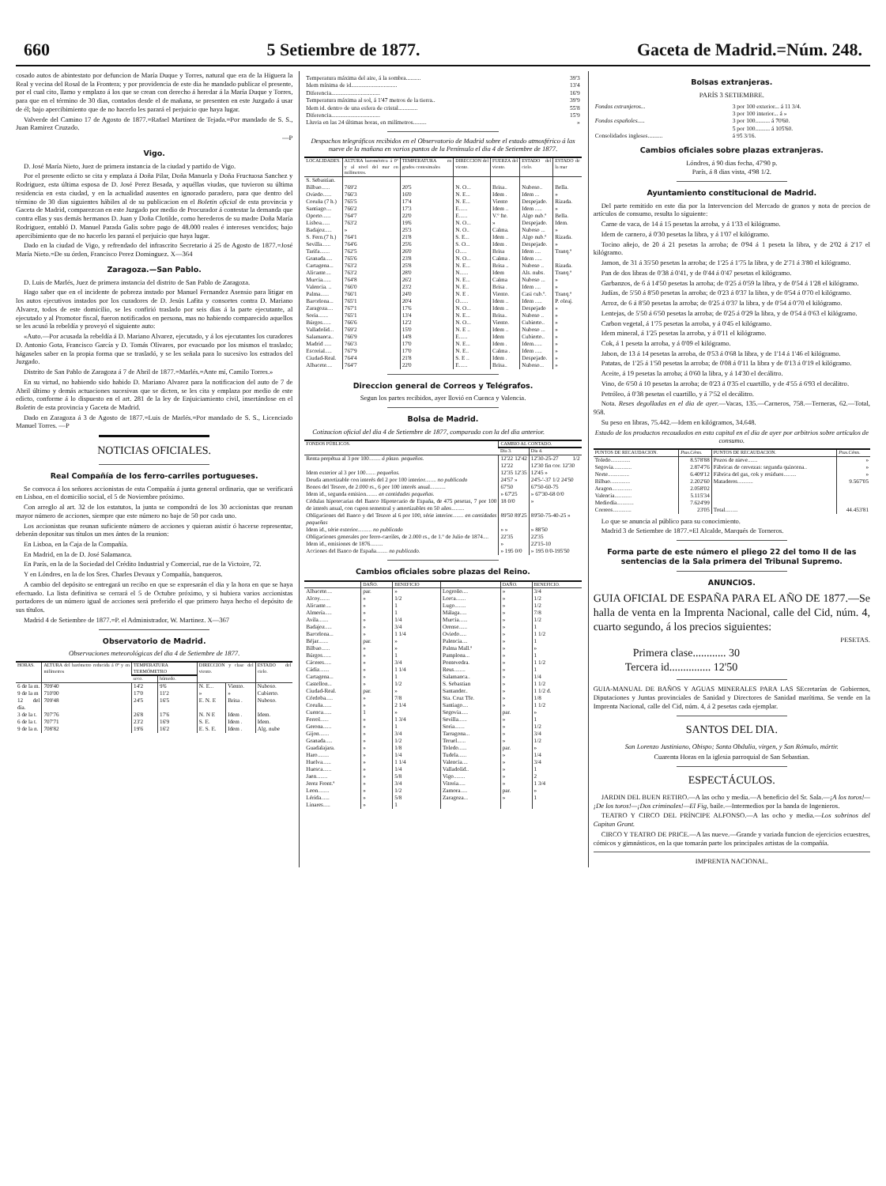660 5 Setiembre de 1877. Gaceta de Madrid.=Núm. 248.
cosado autos de abintestato por defuncion de María Duque y Torres, natural que era de la Higuera la Real y vecina del Rosal de la Frontera; y por providencia de este dia he mandado publicar el presente, por el cual cito, llamo y emplazo á los que se crean con derecho á heredar á la María Duque y Torres, para que en el término de 30 dias, contados desde el de mañana, se presenten en este Juzgado á usar de él; bajo apercibimiento que de no hacerlo les parará el perjuicio que haya lugar.
Valverde del Camino 17 de Agosto de 1877.=Rafael Martínez de Tejada.=Por mandado de S. S., Juan Ramirez Cruzado.
—P
Vigo.
D. José María Nieto, Juez de primera instancia de la ciudad y partido de Vigo.
Por el presente edicto se cita y emplaza á Doña Pilar, Doña Manuela y Doña Fructuosa Sanchez y Rodriguez, esta última esposa de D. José Perez Besada, y aquéllas viudas, que tuvieron su última residencia en esta ciudad, y en la actualidad ausentes en ignorado paradero, para que dentro del término de 30 dias siguientes hábiles al de su publicacion en el Boletin oficial de esta provincia y Gaceta de Madrid, comparezcan en este Juzgado por medio de Procurador á contestar la demanda que contra ellas y sus demás hermanos D. Juan y Doña Clotilde, como herederos de su madre Doña María Rodriguez, entabló D. Manuel Parada Galis sobre pago de 48.000 reales é intereses vencidos; bajo apercibimiento que de no hacerlo les parará el perjuicio que haya lugar.
Dado en la ciudad de Vigo, y refrendado del infrascrito Secretario á 25 de Agosto de 1877.=José María Nieto.=De su órden, Francisco Perez Dominguez. X—364
Zaragoza.—San Pablo.
D. Luis de Marlés, Juez de primera instancia del distrito de San Pablo de Zaragoza.
Hago saber que en el incidente de pobreza instado por Manuel Fernandez Asensio para litigar en los autos ejecutivos instados por los curadores de D. Jesús Lafita y consortes contra D. Mariano Alvarez, todos de este domicilio, se les confirió traslado por seis dias á la parte ejecutante, al ejecutado y al Promotor fiscal, fueron notificados en persona, mas no habiendo comparecido aquellos se les acusó la rebeldía y proveyó el siguiente auto:
«Auto.—Por acusada la rebeldía á D. Mariano Alvarez, ejecutado, y á los ejecutantes los curadores D. Antonio Gota, Francisco García y D. Tomás Olivares, por evacuado por los mismos el traslado; hágaseles saber en la propia forma que se trasladó, y se les señala para lo sucesivo los estrados del Juzgado.
Distrito de San Pablo de Zaragoza á 7 de Abril de 1877.=Marlés.=Ante mí, Camilo Torres.»
En su virtud, no habiendo sido habido D. Mariano Alvarez para la notificacion del auto de 7 de Abril último y demás actuaciones sucesivas que se dicten, se les cita y emplaza por medio de este edicto, conforme á lo dispuesto en el art. 281 de la ley de Enjuiciamiento civil, insertándose en el Boletin de esta provincia y Gaceta de Madrid.
Dado en Zaragoza á 3 de Agosto de 1877.=Luis de Marlés.=Por mandado de S. S., Licenciado Manuel Torres. —P
NOTICIAS OFICIALES.
Real Compañía de los ferro-carriles portugueses.
Se convoca á los señores accionistas de esta Compañía á junta general ordinaria, que se verificará en Lisboa, en el domicilio social, el 5 de Noviembre próximo.
Con arreglo al art. 32 de los estatutos, la junta se compondrá de los 30 accionistas que reunan mayor número de acciones, siempre que este número no baje de 50 por cada uno.
Los accionistas que reunan suficiente número de acciones y quieran asistir ó hacerse representar, deberán depositar sus títulos un mes ántes de la reunion:
En Lisboa, en la Caja de la Compañía.
En Madrid, en la de D. José Salamanca.
En París, en la de la Sociedad del Crédito Industrial y Comercial, rue de la Victoire, 72.
Y en Lóndres, en la de los Sres. Charles Devaux y Compañía, banqueros.
A cambio del depósito se entregará un recibo en que se expresarán el dia y la hora en que se haya efectuado. La lista definitiva se cerrará el 5 de Octubre próximo, y si hubiera varios accionistas portadores de un número igual de acciones será preferido el que primero haya hecho el depósito de sus títulos.
Madrid 4 de Setiembre de 1877.=P. el Administrador, W. Martinez. X—367
Observatorio de Madrid.
Observaciones meteorológicas del dia 4 de Setiembre de 1877.
| HORAS. | ALTURA del barómetro reducida á 0º y en milímetros | TEMPERATURA TERMÓMETRO | | DIRECCION y clase del viento. | | ESTADO del cielo. |
| --- | --- | --- | --- | --- | --- | --- |
| | | seco. | húmedo. | | | |
| 6 de la m. | 709'40 | 14'2 | 9'6 | N. E... | Viento. | Nuboso. |
| 9 de la m | 710'00 | 17'0 | 11'2 | » | » | Cubierto. |
| 12 del dia. | 709'48 | 24'5 | 16'5 | E. N. E | Brisa . | Nuboso. |
| 3 de la t. | 707'76 | 26'8 | 17'6 | N. N E | Idem . | Idem. |
| 6 de la t. | 707'71 | 23'2 | 16'9 | S. E. | Idem . | Idem. |
| 9 de la n. | 708'82 | 19'6 | 16'2 | E. S. E. | Idem . | Alg. nube |
| Temperatura máxima del aire, á la sombra.......... | 39'3 |
| Idem mínima de id............................... | 13'4 |
| Diferencia................................. | 16'9 |
| Temperatura máxima al sol, á 1'47 metros de la tierra.. | 39'9 |
| Idem id. dentro de una esfera de cristal............. | 55'8 |
| Diferencia................................. | 15'9 |
| Lluvia en las 24 últimas horas, en milímetros......... | » |
Despachos telegráficos recibidos en el Observatorio de Madrid sobre el estado atmosférico á las nueve de la mañana en varios puntos de la Península el dia 4 de Setiembre de 1877.
| LOCALIDADES. | ALTURA barométrica á 0º y al nivel del mar en milímetros. | TEMPERATURA en grados centesimales | DIRECCION del viento. | FUERZA del viento. | ESTADO del cielo. | ESTADO de la mar |
| --- | --- | --- | --- | --- | --- | --- |
| S. Sebastian. | | | | | | |
| Bilbao...... | 769'2 | 20'5 | N. O... | Brisa.. | Nuboso.. | Bella. |
| Oviedo...... | 766'3 | 16'0 | N. E... | Idem . | Idem ... | » |
| Coruña (7 h.) | 765'5 | 17'4 | N. E... | Viento | Despejado. | Rizada. |
| Santiago.... | 766'2 | 17'3 | E...... | Idem .. | Idem ..... | » |
| Oporto...... | 764'7 | 22'0 | E...... | V.º fte. | Algo nub.º | Bella. |
| Lisboa...... | 763'2 | 19'6 | N. O... | » | Despejado. | Idem. |
| Badajoz..... | » | 25'3 | N. O.. | Calma. | Nuboso ... | » |
| S. Fern.(7 h.) | 764'1 | 21'8 | S. E... | Idem .. | Algo nub.º | Rizada. |
| Sevilla...... | 764'6 | 25'6 | S. O... | Idem . | Despejado. | » |
| Tarifa....... | 762'5 | 26'0 | O..... | Brisa | Idem .... | Tranq.ª |
| Granada..... | 765'6 | 23'8 | N. O... | Calma . | Idem ..... | |
| Cartagena... | 763'2 | 25'8 | N. E... | Brisa .. | Nuboso .. | Rizada. |
| Alicante.... | 763'2 | 28'0 | N...... | Idem | Als. nubs. | Tranq.ª |
| Murcia...... | 764'8 | 26'2 | N. E... | Calma | Nuboso ... | » |
| Valencia. .. | 766'0 | 23'2 | N. E.. | Brisa . | Idem .... | » |
| Palma...... | 766'1 | 24'0 | N. E . | Viento. | Casi cub.º. | Tranq.ª |
| Barcelona... | 765'1 | 20'4 | O...... | Idem .. | Idem ..... | P. oleaj. |
| Zaragoza.... | 767'1 | 17'6 | N. O... | Idem .. | Despejado | » |
| Soria....... | 765'1 | 13'4 | N. E... | Brisa.. | Nuboso .. | » |
| Búrgos...... | 766'6 | 12'2 | N. O... | Viento. | Cubierto.. | » |
| Valladolid... | 769'2 | 15'0 | N. E .. | Idem .. | Nuboso ... | » |
| Salamanca.. | 766'9 | 14'8 | E...... | Idem | Cubierto.. | » |
| Madrid ..... | 766'3 | 17'0 | N. E... | Idem . | Idem...... | » |
| Escorial..... | 767'9 | 17'0 | N. E.. | Calma . | Idem ..... | » |
| Ciudad-Real. | 764'4 | 21'8 | S. E .. | Idem . | Despejado. | » |
| Albacete.... | 764'7 | 22'0 | E...... | Brisa.. | Nuboso... | » |
Direccion general de Correos y Telégrafos.
Segun los partes recibidos, ayer llovió en Cuenca y Valencia.
Bolsa de Madrid.
Cotizacion oficial del dia 4 de Setiembre de 1877, comparada con la del dia anterior.
| FONDOS PÚBLICOS. | CAMBIO AL CONTADO. | |
| --- | --- | --- |
| | Dia 3. | Dia 4. |
| Renta perpétua al 3 por 100........ á plazo. pequeños. | 12'22 12'42 12'22 | 12'30-25-27 1/2 12'30 fin cor. 12'30 |
| Idem exterior al 3 por 100....... pequeños. | 12'35 12'35 | 12'45 » |
| Deuda amortizable con interés del 2 por 100 interior........ no publicado | 24'57 » | 24'5-'-37 1/2 24'50 |
| Bonos del Tesoro, de 2.000 rs., 6 por 100 interés anual........... | 67'50 | 67'50-60-75 |
| Idem id., segunda emision........ en cantidades pequeñas. | » 67'25 | » 67'30-68 0/0 |
| Cédulas hipotecarias del Banco Hipotecario de España, de 475 pesetas, 7 por 100 de interés anual, con cupon semestral y amortizables en 50 años......... | 18 0/0 | » |
| Obligaciones del Banco y del Tesoro al 6 por 100, série interior........ en cantidades pequeñas | 89'50 89'25 | 89'50-75-40-25 » |
| Idem id., série exterior.......... no publicado | » » | » 88'50 |
| Obligaciones generales por ferro-carriles, de 2.000 rs., de 1.º de Julio de 1874.... | 22'35 | 22'35 |
| Idem id., emisiones de 1876......... | » | 22'15-10 |
| Acciones del Banco de España........ no publicado. | » 195 0/0 | » 195 0/0-195'50 |
Cambios oficiales sobre plazas del Reino.
| | DAÑO. | BENEFICIO | | DAÑO. | BENEFICIO. |
| --- | --- | --- | --- | --- | --- |
| Albacete.... | par. | » | Logroño.... | » | 3/4 |
| Alcoy....... | » | 1/2 | Lorca....... | » | 1/2 |
| Alicante.... | » | 1 | Lugo........ | » | 1/2 |
| Almería..... | » | 1 | Málaga..... | » | 7/8 |
| Avila....... | » | 1/4 | Murcia...... | » | 1/2 |
| Badajoz..... | » | 3/4 | Orense...... | » | 1 |
| Barcelona... | » | 1 1/4 | Oviedo..... | » | 1 1/2 |
| Béjar....... | par. | » | Palencia.... | » | 1 |
| Bilbao...... | » | » | Palma Mall.ª | » | » |
| Búrgos...... | » | 1 | Pamplona... | » | 1 |
| Cáceres..... | » | 3/4 | Pontevedra. | » | 1 1/2 |
| Cádiz....... | » | 1 1/4 | Reus........ | » | 1 |
| Cartagena... | » | 1 | Salamanca.. | » | 1/4 |
| Castellon... | » | 1/2 | S. Sebastian | » | 1 1/2 |
| Ciudad-Real. | par. | » | Santander.. | » | 1 1/2 d. |
| Córdoba..... | » | 7/8 | Sta. Cruz Tfe. | » | 1/8 |
| Coruña...... | » | 2 1/4 | Santiago.... | » | 1 1/2 |
| Cuenca...... | 1 | » | Segovia..... | par. | » |
| Ferrol...... | » | 1 3/4 | Sevilla...... | » | 1 |
| Gerona...... | » | 1 | Soria....... | » | 1/2 |
| Gijon....... | » | 3/4 | Tarragona... | » | 3/4 |
| Granada..... | » | 1/2 | Teruel...... | » | 1/2 |
| Guadalajara. | » | 1/8 | Toledo...... | par. | » |
| Haro........ | » | 1/4 | Tudela...... | » | 1/4 |
| Huelva...... | » | 1 1/4 | Valencia.... | » | 3/4 |
| Huesca...... | » | 1/4 | Valladolid.. | » | 1 |
| Jaen........ | » | 5/8 | Vigo........ | » | 2 |
| Jerez Front.ª | » | 3/4 | Vitoria..... | » | 1 3/4 |
| Leon........ | » | 1/2 | Zamora..... | par. | » |
| Lérida...... | » | 5/8 | Zaragoza... | » | 1 |
| Linares..... | » | 1 | | | |
Bolsas extranjeras.
PARÍS 3 SETIEMBRE.
| Fondos extranjeros... | 3 por 100 exterior... á 11 3/4. 3 por 100 interior... á » |
| Fondos españoles..... | 3 por 100.......... á 70'60. 5 por 100.......... á 105'60. |
| Consolidados ingleses.......... | á 95 3/16. |
Cambios oficiales sobre plazas extranjeras.
Lóndres, á 90 dias fecha, 47'90 p.
París, á 8 dias vista, 4'98 1/2.
Ayuntamiento constitucional de Madrid.
Del parte remitido en este dia por la Intervencion del Mercado de granos y nota de precios de artículos de consumo, resulta lo siguiente:
Carne de vaca, de 14 á 15 pesetas la arroba, y á 1'33 el kilógramo.
Idem de carnero, á 0'30 pesetas la libra, y á 1'07 el kilógramo.
Tocino añejo, de 20 á 21 pesetas la arroba; de 0'94 á 1 peseta la libra, y de 2'02 á 2'17 el kilógramo.
Jamon, de 31 á 35'50 pesetas la arroba; de 1'25 á 1'75 la libra, y de 2'71 á 3'80 el kilógramo.
Pan de dos libras de 0'38 á 0'41, y de 0'44 á 0'47 pesetas el kilógramo.
Garbanzos, de 6 á 14'50 pesetas la arroba; de 0'25 á 0'59 la libra, y de 0'54 á 1'28 el kilógramo.
Judías, de 5'50 á 8'50 pesetas la arroba; de 0'23 á 0'37 la libra, y de 0'54 á 0'70 el kilógramo.
Arroz, de 6 á 8'50 pesetas la arroba; de 0'25 á 0'37 la libra, y de 0'54 á 0'70 el kilógramo.
Lentejas, de 5'50 á 6'50 pesetas la arroba; de 0'25 á 0'29 la libra, y de 0'54 á 0'63 el kilógramo.
Carbon vegetal, á 1'75 pesetas la arroba, y á 0'45 el kilógramo.
Idem mineral, á 1'25 pesetas la arroba, y á 0'11 el kilógramo.
Cok, á 1 peseta la arroba, y á 0'09 el kilógramo.
Jabon, de 13 á 14 pesetas la arroba, de 0'53 á 0'68 la libra, y de 1'14 á 1'46 el kilógramo.
Patatas, de 1'25 á 1'50 pesetas la arroba; de 0'08 á 0'11 la libra y de 0'13 á 0'19 el kilógramo.
Aceite, á 19 pesetas la arroba; á 0'60 la libra, y á 14'30 el decálitro.
Vino, de 6'50 á 10 pesetas la arroba; de 0'23 á 0'35 el cuartillo, y de 4'55 á 6'93 el decálitro.
Petróleo, á 0'38 pesetas el cuartillo, y á 7'52 el decálitro.
Nota. Reses degolladas en el dia de ayer.—Vacas, 135.—Carneros, 758.—Terneras, 62.—Total, 958.
Su peso en libras, 75.442.—Idem en kilógramos, 34.648.
Estado de los productos recaudados en esta capital en el dia de ayer por arbitrios sobre artículos de consumo.
| PUNTOS DE RECAUDACION. | Ptas.Cénts. | PUNTOS DE RECAUDACION. | Ptas.Cénts. |
| --- | --- | --- | --- |
| Toledo.............. | 8.578'88 | Pozos de nieve....... | » |
| Segovia............. | 2.874'76 | Fábricas de cervezas: segunda quincena.. | » |
| Norte............... | 6.409'12 | Fábrica del gas, cok y residuos......... | » |
| Bilbao.............. | 2.202'60 | Mataderos........... | 9.567'05 |
| Aragon.............. | 2.058'02 | | |
| Valencia............ | 5.115'34 | | |
| Mediodía............ | 7.624'99 | | |
| Correos............. | 23'05 | Total......... | 44.453'81 |
Lo que se anuncia al público para su conocimiento.
Madrid 3 de Setiembre de 1877.=El Alcalde, Marqués de Torneros.
Forma parte de este número el pliego 22 del tomo II de las sentencias de la Sala primera del Tribunal Supremo.
ANUNCIOS.
GUIA OFICIAL DE ESPAÑA PARA EL AÑO DE 1877.—Se halla de venta en la Imprenta Nacional, calle del Cid, núm. 4, cuarto segundo, á los precios siguientes:
PESETAS.
Primera clase............ 30
Tercera id............... 12'50
GUIA-MANUAL DE BAÑOS Y AGUAS MINERALES PARA LAS SEcretarías de Gobiernos, Diputaciones y Juntas provinciales de Sanidad y Directores de Sanidad marítima. Se vende en la Imprenta Nacional, calle del Cid, núm. 4, á 2 pesetas cada ejemplar.
SANTOS DEL DIA.
San Lorenzo Justiniano, Obispo; Santa Obdulia, virgen, y San Rómulo, mártir.
Cuarenta Horas en la iglesia parroquial de San Sebastian.
ESPECTÁCULOS.
JARDIN DEL BUEN RETIRO.—A las ocho y media.—A beneficio del Sr. Sala.—¡A los toros!—¡De los toros!—¡Dos criminales!—El Fig, baile.—Intermedios por la banda de Ingenieros.
TEATRO Y CIRCO DEL PRÍNCIPE ALFONSO.—A las ocho y media.—Los sobrinos del Capitan Grant.
CIRCO Y TEATRO DE PRICE.—A las nueve.—Grande y variada funcion de ejercicios ecuestres, cómicos y gimnásticos, en la que tomarán parte los principales artistas de la compañía.
IMPRENTA NACIONAL.